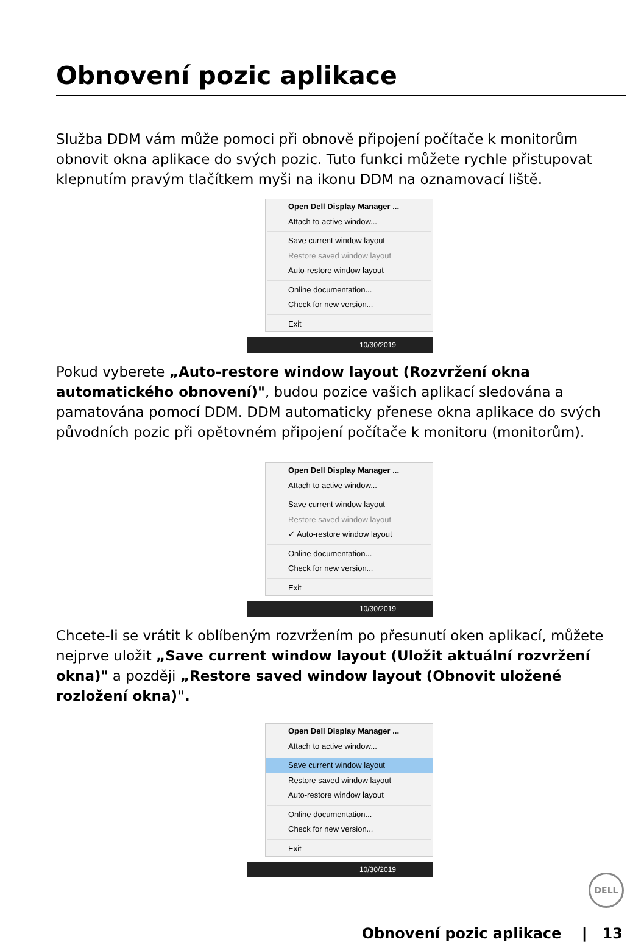Obnovení pozic aplikace
Služba DDM vám může pomoci při obnově připojení počítače k monitorům obnovit okna aplikace do svých pozic. Tuto funkci můžete rychle přistupovat klepnutím pravým tlačítkem myši na ikonu DDM na oznamovací liště.
Open Dell Display Manager ...
Attach to active window...
Save current window layout
Restore saved window layout
Auto-restore window layout
Online documentation...
Check for new version...
Exit
10/30/2019
Pokud vyberete „Auto-restore window layout (Rozvržení okna automatického obnovení)", budou pozice vašich aplikací sledována a pamatována pomocí DDM. DDM automaticky přenese okna aplikace do svých původních pozic při opětovném připojení počítače k monitoru (monitorům).
Open Dell Display Manager ...
Attach to active window...
Save current window layout
Restore saved window layout
✓ Auto-restore window layout
Online documentation...
Check for new version...
Exit
10/30/2019
Chcete-li se vrátit k oblíbeným rozvržením po přesunutí oken aplikací, můžete nejprve uložit „Save current window layout (Uložit aktuální rozvržení okna)" a později „Restore saved window layout (Obnovit uložené rozložení okna)".
Open Dell Display Manager ...
Attach to active window...
Save current window layout
Restore saved window layout
Auto-restore window layout
Online documentation...
Check for new version...
Exit
10/30/2019
DELL
Obnovení pozic aplikace | 13